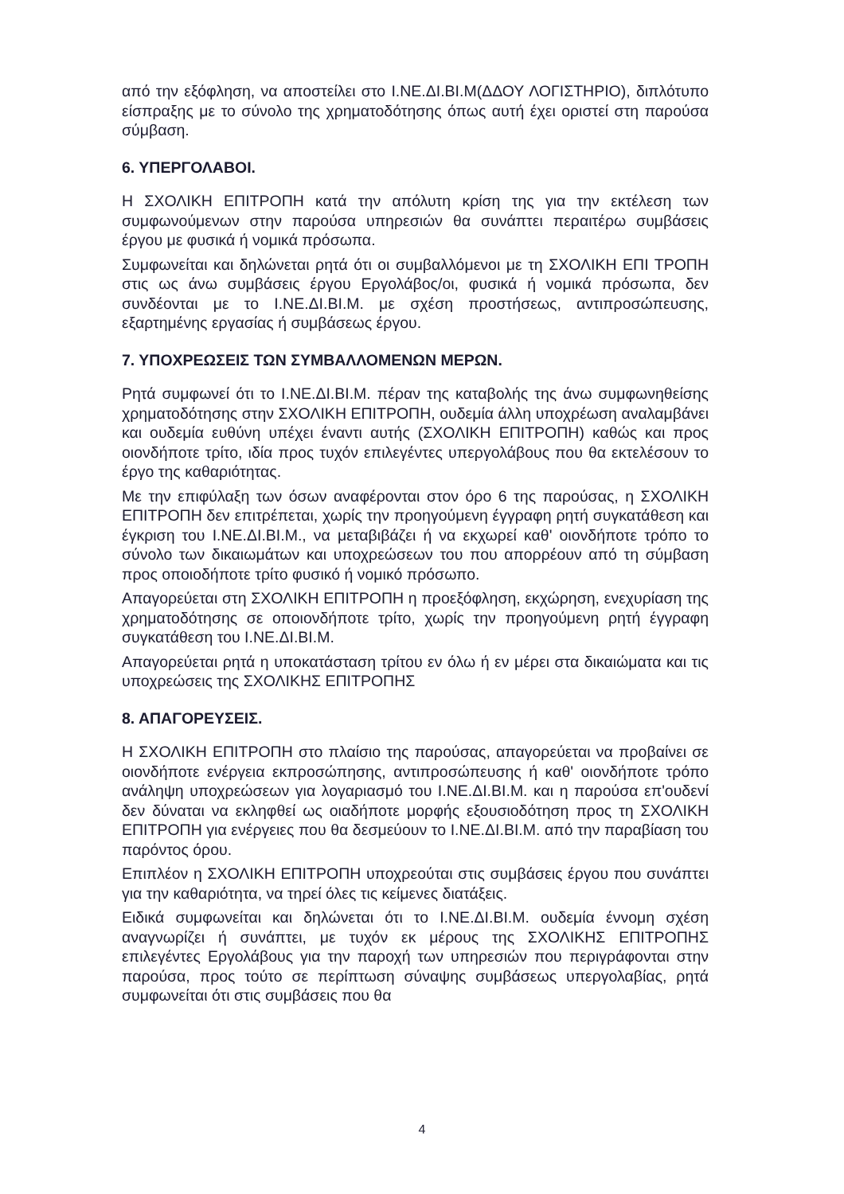από την εξόφληση, να αποστείλει στο Ι.ΝΕ.ΔΙ.ΒΙ.Μ(ΔΔΟΥ ΛΟΓΙΣΤΗΡΙΟ), διπλότυπο είσπραξης με το σύνολο της χρηματοδότησης όπως αυτή έχει οριστεί στη παρούσα σύμβαση.
6. ΥΠΕΡΓΟΛΑΒΟΙ.
Η ΣΧΟΛΙΚΗ ΕΠΙΤΡΟΠΗ κατά την απόλυτη κρίση της για την εκτέλεση των συμφωνούμενων στην παρούσα υπηρεσιών θα συνάπτει περαιτέρω συμβάσεις έργου με φυσικά ή νομικά πρόσωπα.
Συμφωνείται και δηλώνεται ρητά ότι οι συμβαλλόμενοι με τη ΣΧΟΛΙΚΗ ΕΠΙ ΤΡΟΠΗ στις ως άνω συμβάσεις έργου Εργολάβος/οι, φυσικά ή νομικά πρόσωπα, δεν συνδέονται με το Ι.ΝΕ.ΔΙ.ΒΙ.Μ. με σχέση προστήσεως, αντιπροσώπευσης, εξαρτημένης εργασίας ή συμβάσεως έργου.
7. ΥΠΟΧΡΕΩΣΕΙΣ ΤΩΝ ΣΥΜΒΑΛΛΟΜΕΝΩΝ ΜΕΡΩΝ.
Ρητά συμφωνεί ότι το Ι.ΝΕ.ΔΙ.ΒΙ.Μ. πέραν της καταβολής της άνω συμφωνηθείσης χρηματοδότησης στην ΣΧΟΛΙΚΗ ΕΠΙΤΡΟΠΗ, ουδεμία άλλη υποχρέωση αναλαμβάνει και ουδεμία ευθύνη υπέχει έναντι αυτής (ΣΧΟΛΙΚΗ ΕΠΙΤΡΟΠΗ) καθώς και προς οιονδήποτε τρίτο, ιδία προς τυχόν επιλεγέντες υπεργολάβους που θα εκτελέσουν το έργο της καθαριότητας.
Με την επιφύλαξη των όσων αναφέρονται στον όρο 6 της παρούσας, η ΣΧΟΛΙΚΗ ΕΠΙΤΡΟΠΗ δεν επιτρέπεται, χωρίς την προηγούμενη έγγραφη ρητή συγκατάθεση και έγκριση του Ι.ΝΕ.ΔΙ.ΒΙ.Μ., να μεταβιβάζει ή να εκχωρεί καθ' οιονδήποτε τρόπο το σύνολο των δικαιωμάτων και υποχρεώσεων του που απορρέουν από τη σύμβαση προς οποιοδήποτε τρίτο φυσικό ή νομικό πρόσωπο.
Απαγορεύεται στη ΣΧΟΛΙΚΗ ΕΠΙΤΡΟΠΗ η προεξόφληση, εκχώρηση, ενεχυρίαση της χρηματοδότησης σε οποιονδήποτε τρίτο, χωρίς την προηγούμενη ρητή έγγραφη συγκατάθεση του Ι.ΝΕ.ΔΙ.ΒΙ.Μ.
Απαγορεύεται ρητά η υποκατάσταση τρίτου εν όλω ή εν μέρει στα δικαιώματα και τις υποχρεώσεις της ΣΧΟΛΙΚΗΣ ΕΠΙΤΡΟΠΗΣ
8. ΑΠΑΓΟΡΕΥΣΕΙΣ.
Η ΣΧΟΛΙΚΗ ΕΠΙΤΡΟΠΗ στο πλαίσιο της παρούσας, απαγορεύεται να προβαίνει σε οιονδήποτε ενέργεια εκπροσώπησης, αντιπροσώπευσης ή καθ' οιονδήποτε τρόπο ανάληψη υποχρεώσεων για λογαριασμό του Ι.ΝΕ.ΔΙ.ΒΙ.Μ. και η παρούσα επ'ουδενί δεν δύναται να εκληφθεί ως οιαδήποτε μορφής εξουσιοδότηση προς τη ΣΧΟΛΙΚΗ ΕΠΙΤΡΟΠΗ για ενέργειες που θα δεσμεύουν το Ι.ΝΕ.ΔΙ.ΒΙ.Μ. από την παραβίαση του παρόντος όρου.
Επιπλέον η ΣΧΟΛΙΚΗ ΕΠΙΤΡΟΠΗ υποχρεούται στις συμβάσεις έργου που συνάπτει για την καθαριότητα, να τηρεί όλες τις κείμενες διατάξεις.
Ειδικά συμφωνείται και δηλώνεται ότι το Ι.ΝΕ.ΔΙ.ΒΙ.Μ. ουδεμία έννομη σχέση αναγνωρίζει ή συνάπτει, με τυχόν εκ μέρους της ΣΧΟΛΙΚΗΣ ΕΠΙΤΡΟΠΗΣ επιλεγέντες Εργολάβους για την παροχή των υπηρεσιών που περιγράφονται στην παρούσα, προς τούτο σε περίπτωση σύναψης συμβάσεως υπεργολαβίας, ρητά συμφωνείται ότι στις συμβάσεις που θα
4